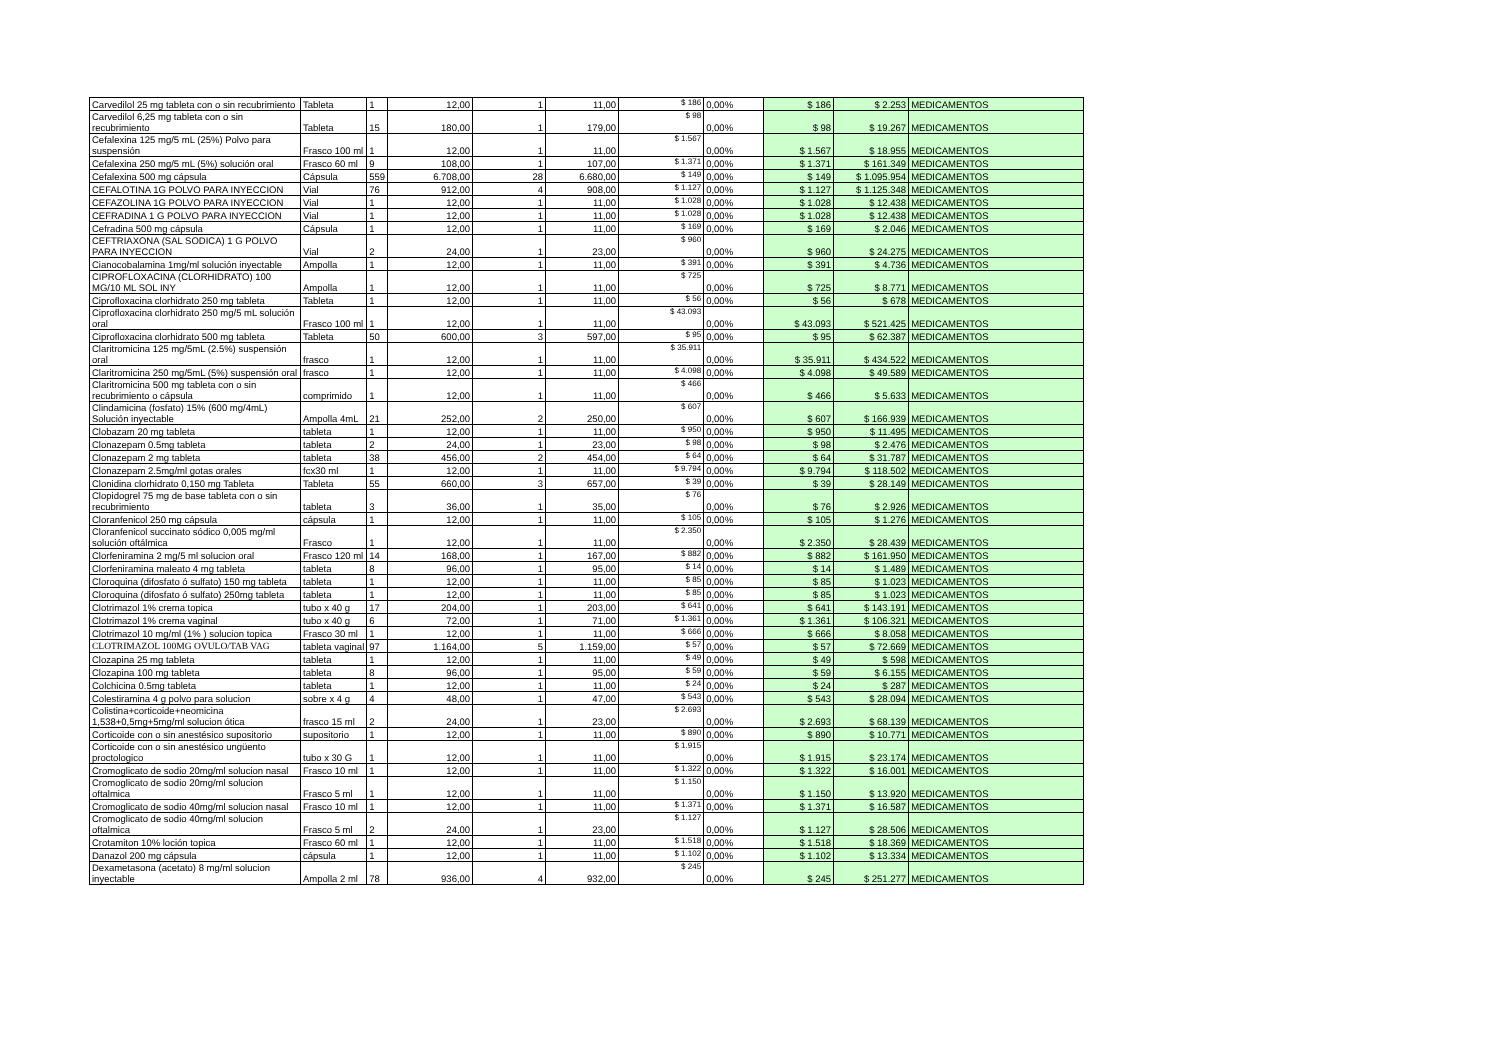| Carvedilol 25 mg tableta con o sin recubrimiento | Tableta | 1 | 12,00 | 1 | 11,00 | $ 186 | 0,00% | $ 186 | $ 2.253 | MEDICAMENTOS |
| Carvedilol 6,25 mg tableta con o sin recubrimiento | Tableta | 15 | 180,00 | 1 | 179,00 | $ 98 | 0,00% | $ 98 | $ 19.267 | MEDICAMENTOS |
| Cefalexina 125 mg/5 mL (25%) Polvo para suspensión | Frasco 100 ml | 1 | 12,00 | 1 | 11,00 | $ 1.567 | 0,00% | $ 1.567 | $ 18.955 | MEDICAMENTOS |
| Cefalexina 250 mg/5 mL (5%) solución oral | Frasco 60 ml | 9 | 108,00 | 1 | 107,00 | $ 1.371 | 0,00% | $ 1.371 | $ 161.349 | MEDICAMENTOS |
| Cefalexina 500 mg cápsula | Cápsula | 559 | 6.708,00 | 28 | 6.680,00 | $ 149 | 0,00% | $ 149 | $ 1.095.954 | MEDICAMENTOS |
| CEFALOTINA 1G POLVO PARA INYECCION | Vial | 76 | 912,00 | 4 | 908,00 | $ 1.127 | 0,00% | $ 1.127 | $ 1.125.348 | MEDICAMENTOS |
| CEFAZOLINA 1G POLVO PARA INYECCION | Vial | 1 | 12,00 | 1 | 11,00 | $ 1.028 | 0,00% | $ 1.028 | $ 12.438 | MEDICAMENTOS |
| CEFRADINA 1 G POLVO PARA INYECCION | Vial | 1 | 12,00 | 1 | 11,00 | $ 1.028 | 0,00% | $ 1.028 | $ 12.438 | MEDICAMENTOS |
| Cefradina 500 mg cápsula | Cápsula | 1 | 12,00 | 1 | 11,00 | $ 169 | 0,00% | $ 169 | $ 2.046 | MEDICAMENTOS |
| CEFTRIAXONA (SAL SODICA) 1 G POLVO PARA INYECCION | Vial | 2 | 24,00 | 1 | 23,00 | $ 960 | 0,00% | $ 960 | $ 24.275 | MEDICAMENTOS |
| Cianocobalamina 1mg/ml solución inyectable | Ampolla | 1 | 12,00 | 1 | 11,00 | $ 391 | 0,00% | $ 391 | $ 4.736 | MEDICAMENTOS |
| CIPROFLOXACINA (CLORHIDRATO) 100 MG/10 ML SOL INY | Ampolla | 1 | 12,00 | 1 | 11,00 | $ 725 | 0,00% | $ 725 | $ 8.771 | MEDICAMENTOS |
| Ciprofloxacina clorhidrato 250 mg tableta | Tableta | 1 | 12,00 | 1 | 11,00 | $ 56 | 0,00% | $ 56 | $ 678 | MEDICAMENTOS |
| Ciprofloxacina clorhidrato 250 mg/5 mL solución oral | Frasco 100 ml | 1 | 12,00 | 1 | 11,00 | $ 43.093 | 0,00% | $ 43.093 | $ 521.425 | MEDICAMENTOS |
| Ciprofloxacina clorhidrato 500 mg tableta | Tableta | 50 | 600,00 | 3 | 597,00 | $ 95 | 0,00% | $ 95 | $ 62.387 | MEDICAMENTOS |
| Claritromicina 125 mg/5mL (2.5%) suspensión oral | frasco | 1 | 12,00 | 1 | 11,00 | $ 35.911 | 0,00% | $ 35.911 | $ 434.522 | MEDICAMENTOS |
| Claritromicina 250 mg/5mL (5%) suspensión oral | frasco | 1 | 12,00 | 1 | 11,00 | $ 4.098 | 0,00% | $ 4.098 | $ 49.589 | MEDICAMENTOS |
| Claritromicina 500 mg tableta con o sin recubrimiento o cápsula | comprimido | 1 | 12,00 | 1 | 11,00 | $ 466 | 0,00% | $ 466 | $ 5.633 | MEDICAMENTOS |
| Clindamicina (fosfato) 15% (600 mg/4mL) Solución inyectable | Ampolla 4mL | 21 | 252,00 | 2 | 250,00 | $ 607 | 0,00% | $ 607 | $ 166.939 | MEDICAMENTOS |
| Clobazam 20 mg tableta | tableta | 1 | 12,00 | 1 | 11,00 | $ 950 | 0,00% | $ 950 | $ 11.495 | MEDICAMENTOS |
| Clonazepam 0.5mg tableta | tableta | 2 | 24,00 | 1 | 23,00 | $ 98 | 0,00% | $ 98 | $ 2.476 | MEDICAMENTOS |
| Clonazepam 2 mg tableta | tableta | 38 | 456,00 | 2 | 454,00 | $ 64 | 0,00% | $ 64 | $ 31.787 | MEDICAMENTOS |
| Clonazepam 2.5mg/ml gotas orales | fcx30 ml | 1 | 12,00 | 1 | 11,00 | $ 9.794 | 0,00% | $ 9.794 | $ 118.502 | MEDICAMENTOS |
| Clonidina clorhidrato 0,150 mg Tableta | Tableta | 55 | 660,00 | 3 | 657,00 | $ 39 | 0,00% | $ 39 | $ 28.149 | MEDICAMENTOS |
| Clopidogrel 75 mg de base tableta con o sin recubrimiento | tableta | 3 | 36,00 | 1 | 35,00 | $ 76 | 0,00% | $ 76 | $ 2.926 | MEDICAMENTOS |
| Cloranfenicol 250 mg cápsula | cápsula | 1 | 12,00 | 1 | 11,00 | $ 105 | 0,00% | $ 105 | $ 1.276 | MEDICAMENTOS |
| Cloranfenicol succinato sódico 0,005 mg/ml solución oftálmica | Frasco | 1 | 12,00 | 1 | 11,00 | $ 2.350 | 0,00% | $ 2.350 | $ 28.439 | MEDICAMENTOS |
| Clorfeniramina 2 mg/5 ml solucion oral | Frasco 120 ml | 14 | 168,00 | 1 | 167,00 | $ 882 | 0,00% | $ 882 | $ 161.950 | MEDICAMENTOS |
| Clorfeniramina maleato 4 mg tableta | tableta | 8 | 96,00 | 1 | 95,00 | $ 14 | 0,00% | $ 14 | $ 1.489 | MEDICAMENTOS |
| Cloroquina (difosfato ó sulfato) 150 mg tableta | tableta | 1 | 12,00 | 1 | 11,00 | $ 85 | 0,00% | $ 85 | $ 1.023 | MEDICAMENTOS |
| Cloroquina (difosfato ó sulfato) 250mg tableta | tableta | 1 | 12,00 | 1 | 11,00 | $ 85 | 0,00% | $ 85 | $ 1.023 | MEDICAMENTOS |
| Clotrimazol 1% crema topica | tubo x 40 g | 17 | 204,00 | 1 | 203,00 | $ 641 | 0,00% | $ 641 | $ 143.191 | MEDICAMENTOS |
| Clotrimazol 1% crema vaginal | tubo x 40 g | 6 | 72,00 | 1 | 71,00 | $ 1.361 | 0,00% | $ 1.361 | $ 106.321 | MEDICAMENTOS |
| Clotrimazol 10 mg/ml (1% ) solucion topica | Frasco 30 ml | 1 | 12,00 | 1 | 11,00 | $ 666 | 0,00% | $ 666 | $ 8.058 | MEDICAMENTOS |
| CLOTRIMAZOL 100MG OVULO/TAB VAG | tableta vaginal | 97 | 1.164,00 | 5 | 1.159,00 | $ 57 | 0,00% | $ 57 | $ 72.669 | MEDICAMENTOS |
| Clozapina 25 mg tableta | tableta | 1 | 12,00 | 1 | 11,00 | $ 49 | 0,00% | $ 49 | $ 598 | MEDICAMENTOS |
| Clozapina 100 mg tableta | tableta | 8 | 96,00 | 1 | 95,00 | $ 59 | 0,00% | $ 59 | $ 6.155 | MEDICAMENTOS |
| Colchicina 0.5mg tableta | tableta | 1 | 12,00 | 1 | 11,00 | $ 24 | 0,00% | $ 24 | $ 287 | MEDICAMENTOS |
| Colestiramina 4 g polvo para solucion | sobre x 4 g | 4 | 48,00 | 1 | 47,00 | $ 543 | 0,00% | $ 543 | $ 28.094 | MEDICAMENTOS |
| Colistina+corticoide+neomicina 1,538+0,5mg+5mg/ml solucion ótica | frasco 15 ml | 2 | 24,00 | 1 | 23,00 | $ 2.693 | 0,00% | $ 2.693 | $ 68.139 | MEDICAMENTOS |
| Corticoide con o sin anestésico supositorio | supositorio | 1 | 12,00 | 1 | 11,00 | $ 890 | 0,00% | $ 890 | $ 10.771 | MEDICAMENTOS |
| Corticoide con o sin anestésico ungüento proctologico | tubo x 30 G | 1 | 12,00 | 1 | 11,00 | $ 1.915 | 0,00% | $ 1.915 | $ 23.174 | MEDICAMENTOS |
| Cromoglicato de sodio 20mg/ml solucion nasal | Frasco 10 ml | 1 | 12,00 | 1 | 11,00 | $ 1.322 | 0,00% | $ 1.322 | $ 16.001 | MEDICAMENTOS |
| Cromoglicato de sodio 20mg/ml solucion oftalmica | Frasco 5 ml | 1 | 12,00 | 1 | 11,00 | $ 1.150 | 0,00% | $ 1.150 | $ 13.920 | MEDICAMENTOS |
| Cromoglicato de sodio 40mg/ml solucion nasal | Frasco 10 ml | 1 | 12,00 | 1 | 11,00 | $ 1.371 | 0,00% | $ 1.371 | $ 16.587 | MEDICAMENTOS |
| Cromoglicato de sodio 40mg/ml solucion oftalmica | Frasco 5 ml | 2 | 24,00 | 1 | 23,00 | $ 1.127 | 0,00% | $ 1.127 | $ 28.506 | MEDICAMENTOS |
| Crotamiton 10% loción topica | Frasco 60 ml | 1 | 12,00 | 1 | 11,00 | $ 1.518 | 0,00% | $ 1.518 | $ 18.369 | MEDICAMENTOS |
| Danazol 200 mg cápsula | cápsula | 1 | 12,00 | 1 | 11,00 | $ 1.102 | 0,00% | $ 1.102 | $ 13.334 | MEDICAMENTOS |
| Dexametasona (acetato) 8 mg/ml solucion inyectable | Ampolla 2 ml | 78 | 936,00 | 4 | 932,00 | $ 245 | 0,00% | $ 245 | $ 251.277 | MEDICAMENTOS |